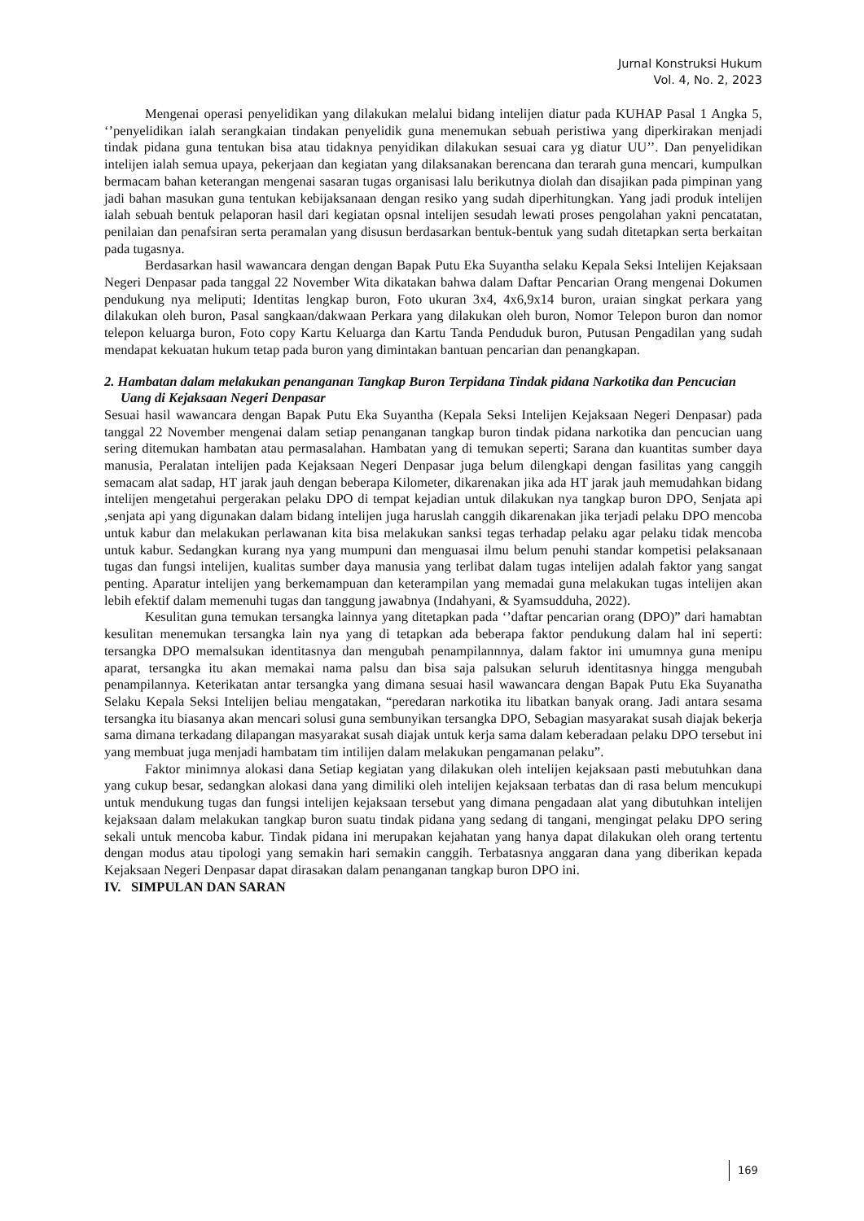Jurnal Konstruksi Hukum
Vol. 4, No. 2, 2023
Mengenai operasi penyelidikan yang dilakukan melalui bidang intelijen diatur pada KUHAP Pasal 1 Angka 5, ‘’penyelidikan ialah serangkaian tindakan penyelidik guna menemukan sebuah peristiwa yang diperkirakan menjadi tindak pidana guna tentukan bisa atau tidaknya penyidikan dilakukan sesuai cara yg diatur UU’’. Dan penyelidikan intelijen ialah semua upaya, pekerjaan dan kegiatan yang dilaksanakan berencana dan terarah guna mencari, kumpulkan bermacam bahan keterangan mengenai sasaran tugas organisasi lalu berikutnya diolah dan disajikan pada pimpinan yang jadi bahan masukan guna tentukan kebijaksanaan dengan resiko yang sudah diperhitungkan. Yang jadi produk intelijen ialah sebuah bentuk pelaporan hasil dari kegiatan opsnal intelijen sesudah lewati proses pengolahan yakni pencatatan, penilaian dan penafsiran serta peramalan yang disusun berdasarkan bentuk-bentuk yang sudah ditetapkan serta berkaitan pada tugasnya.
Berdasarkan hasil wawancara dengan dengan Bapak Putu Eka Suyantha selaku Kepala Seksi Intelijen Kejaksaan Negeri Denpasar pada tanggal 22 November Wita dikatakan bahwa dalam Daftar Pencarian Orang mengenai Dokumen pendukung nya meliputi; Identitas lengkap buron, Foto ukuran 3x4, 4x6,9x14 buron, uraian singkat perkara yang dilakukan oleh buron, Pasal sangkaan/dakwaan Perkara yang dilakukan oleh buron, Nomor Telepon buron dan nomor telepon keluarga buron, Foto copy Kartu Keluarga dan Kartu Tanda Penduduk buron, Putusan Pengadilan yang sudah mendapat kekuatan hukum tetap pada buron yang dimintakan bantuan pencarian dan penangkapan.
2. Hambatan dalam melakukan penanganan Tangkap Buron Terpidana Tindak pidana Narkotika dan Pencucian Uang di Kejaksaan Negeri Denpasar
Sesuai hasil wawancara dengan Bapak Putu Eka Suyantha (Kepala Seksi Intelijen Kejaksaan Negeri Denpasar) pada tanggal 22 November mengenai dalam setiap penanganan tangkap buron tindak pidana narkotika dan pencucian uang sering ditemukan hambatan atau permasalahan. Hambatan yang di temukan seperti; Sarana dan kuantitas sumber daya manusia, Peralatan intelijen pada Kejaksaan Negeri Denpasar juga belum dilengkapi dengan fasilitas yang canggih semacam alat sadap, HT jarak jauh dengan beberapa Kilometer, dikarenakan jika ada HT jarak jauh memudahkan bidang intelijen mengetahui pergerakan pelaku DPO di tempat kejadian untuk dilakukan nya tangkap buron DPO, Senjata api ,senjata api yang digunakan dalam bidang intelijen juga haruslah canggih dikarenakan jika terjadi pelaku DPO mencoba untuk kabur dan melakukan perlawanan kita bisa melakukan sanksi tegas terhadap pelaku agar pelaku tidak mencoba untuk kabur. Sedangkan kurang nya yang mumpuni dan menguasai ilmu belum penuhi standar kompetisi pelaksanaan tugas dan fungsi intelijen, kualitas sumber daya manusia yang terlibat dalam tugas intelijen adalah faktor yang sangat penting. Aparatur intelijen yang berkemampuan dan keterampilan yang memadai guna melakukan tugas intelijen akan lebih efektif dalam memenuhi tugas dan tanggung jawabnya (Indahyani, & Syamsudduha, 2022).
Kesulitan guna temukan tersangka lainnya yang ditetapkan pada ‘’daftar pencarian orang (DPO)” dari hamabtan kesulitan menemukan tersangka lain nya yang di tetapkan ada beberapa faktor pendukung dalam hal ini seperti: tersangka DPO memalsukan identitasnya dan mengubah penampilannnya, dalam faktor ini umumnya guna menipu aparat, tersangka itu akan memakai nama palsu dan bisa saja palsukan seluruh identitasnya hingga mengubah penampilannya. Keterikatan antar tersangka yang dimana sesuai hasil wawancara dengan Bapak Putu Eka Suyanatha Selaku Kepala Seksi Intelijen beliau mengatakan, “peredaran narkotika itu libatkan banyak orang. Jadi antara sesama tersangka itu biasanya akan mencari solusi guna sembunyikan tersangka DPO, Sebagian masyarakat susah diajak bekerja sama dimana terkadang dilapangan masyarakat susah diajak untuk kerja sama dalam keberadaan pelaku DPO tersebut ini yang membuat juga menjadi hambatam tim intilijen dalam melakukan pengamanan pelaku”.
Faktor minimnya alokasi dana Setiap kegiatan yang dilakukan oleh intelijen kejaksaan pasti mebutuhkan dana yang cukup besar, sedangkan alokasi dana yang dimiliki oleh intelijen kejaksaan terbatas dan di rasa belum mencukupi untuk mendukung tugas dan fungsi intelijen kejaksaan tersebut yang dimana pengadaan alat yang dibutuhkan intelijen kejaksaan dalam melakukan tangkap buron suatu tindak pidana yang sedang di tangani, mengingat pelaku DPO sering sekali untuk mencoba kabur. Tindak pidana ini merupakan kejahatan yang hanya dapat dilakukan oleh orang tertentu dengan modus atau tipologi yang semakin hari semakin canggih. Terbatasnya anggaran dana yang diberikan kepada Kejaksaan Negeri Denpasar dapat dirasakan dalam penanganan tangkap buron DPO ini.
IV. SIMPULAN DAN SARAN
169